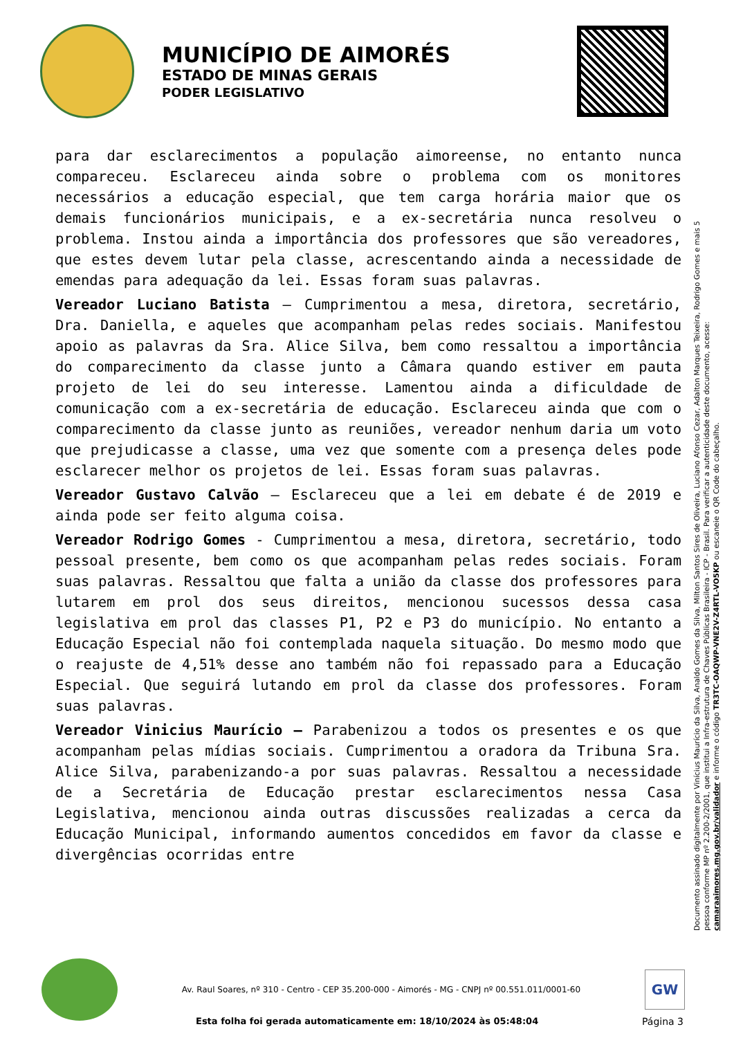MUNICÍPIO DE AIMORÉS
ESTADO DE MINAS GERAIS
PODER LEGISLATIVO
para dar esclarecimentos a população aimoreense, no entanto nunca compareceu. Esclareceu ainda sobre o problema com os monitores necessários a educação especial, que tem carga horária maior que os demais funcionários municipais, e a ex-secretária nunca resolveu o problema. Instou ainda a importância dos professores que são vereadores, que estes devem lutar pela classe, acrescentando ainda a necessidade de emendas para adequação da lei. Essas foram suas palavras.
Vereador Luciano Batista – Cumprimentou a mesa, diretora, secretário, Dra. Daniella, e aqueles que acompanham pelas redes sociais. Manifestou apoio as palavras da Sra. Alice Silva, bem como ressaltou a importância do comparecimento da classe junto a Câmara quando estiver em pauta projeto de lei do seu interesse. Lamentou ainda a dificuldade de comunicação com a ex-secretária de educação. Esclareceu ainda que com o comparecimento da classe junto as reuniões, vereador nenhum daria um voto que prejudicasse a classe, uma vez que somente com a presença deles pode esclarecer melhor os projetos de lei. Essas foram suas palavras.
Vereador Gustavo Calvão – Esclareceu que a lei em debate é de 2019 e ainda pode ser feito alguma coisa.
Vereador Rodrigo Gomes - Cumprimentou a mesa, diretora, secretário, todo pessoal presente, bem como os que acompanham pelas redes sociais. Foram suas palavras. Ressaltou que falta a união da classe dos professores para lutarem em prol dos seus direitos, mencionou sucessos dessa casa legislativa em prol das classes P1, P2 e P3 do município. No entanto a Educação Especial não foi contemplada naquela situação. Do mesmo modo que o reajuste de 4,51% desse ano também não foi repassado para a Educação Especial. Que seguirá lutando em prol da classe dos professores. Foram suas palavras.
Vereador Vinicius Maurício – Parabenizou a todos os presentes e os que acompanham pelas mídias sociais. Cumprimentou a oradora da Tribuna Sra. Alice Silva, parabenizando-a por suas palavras. Ressaltou a necessidade de a Secretária de Educação prestar esclarecimentos nessa Casa Legislativa, mencionou ainda outras discussões realizadas a cerca da Educação Municipal, informando aumentos concedidos em favor da classe e divergências ocorridas entre
Documento assinado digitalmente por Vinícius Maurício da Silva, Analdo Gomes da Silva, Milton Santos Sires de Oliveira, Luciano Afonso Cezar, Adalton Marques Teixeira, Rodrigo Gomes e mais 5 pessoa conforme MP nº 2.200-2/2001, que institui a Infra-estrutura de Chaves Públicas Brasileira - ICP - Brasil. Para verificar a autenticidade deste documento, acesse: camaraaimores.mg.gov.br/validador e informe o código TR3TC-OAQWP-VNE2V-Z4RTL-VO5KP ou escaneie o QR Code do cabeçalho.
Av. Raul Soares, nº 310 - Centro - CEP 35.200-000 - Aimorés - MG - CNPJ nº 00.551.011/0001-60
GW
Esta folha foi gerada automaticamente em: 18/10/2024 às 05:48:04 Página 3